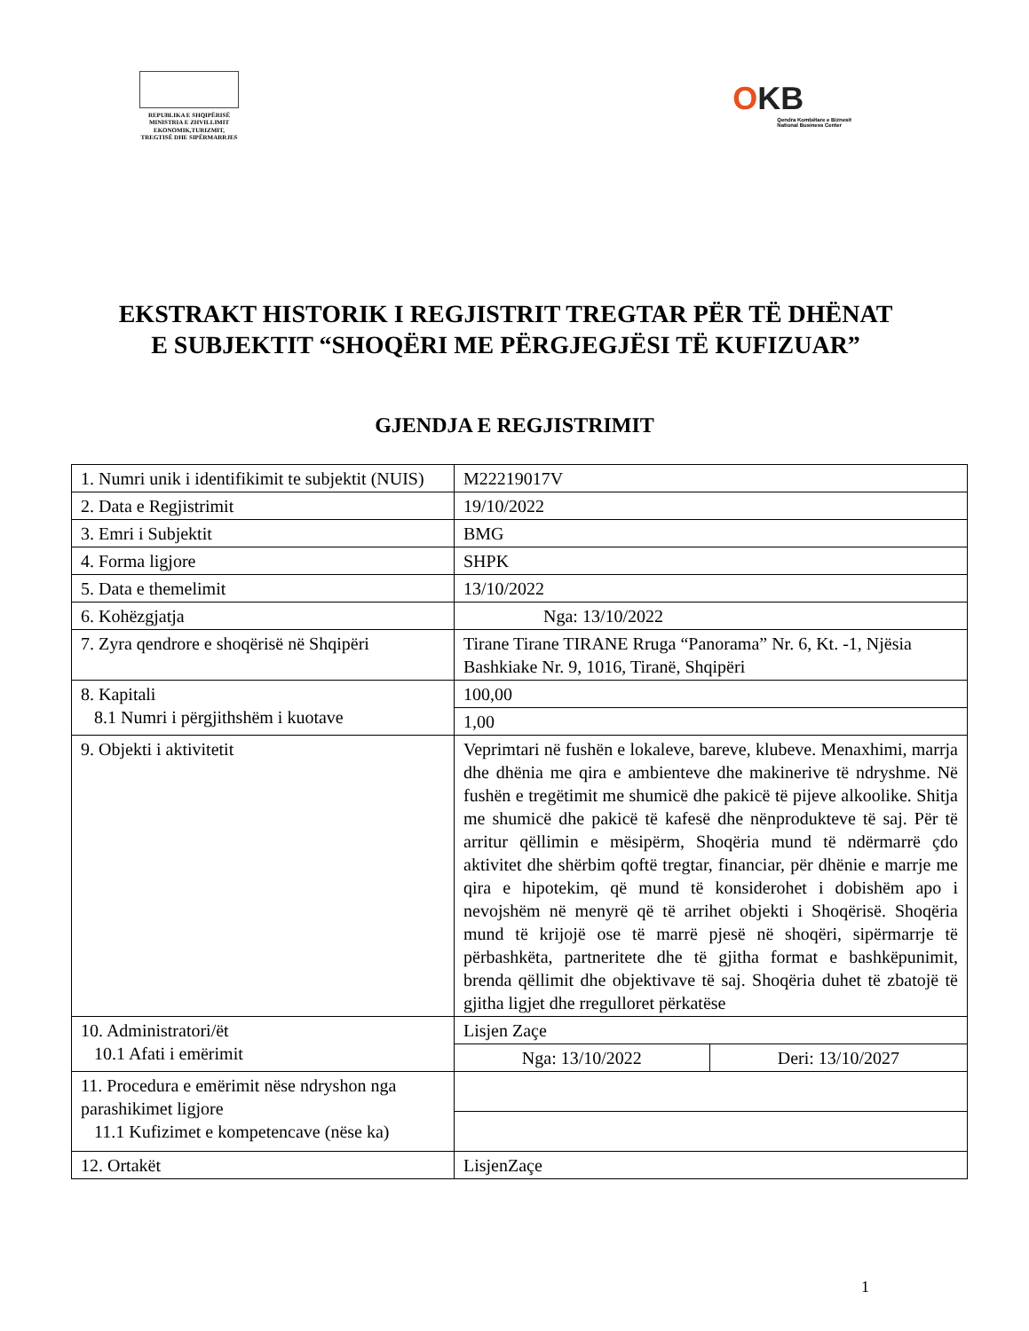REPUBLIKA E SHQIPËRISË
MINISTRIA E ZHVILLIMIT
EKONOMIK,TURIZMIT,
TREGTISË DHE SIPËRMARRJES
OKB
Qendra Kombëtare e Biznesit
National Business Center
EKSTRAKT HISTORIK I REGJISTRIT TREGTAR PËR TË DHËNAT E SUBJEKTIT “SHOQËRI ME PËRGJEGJËSI TË KUFIZUAR”
GJENDJA E REGJISTRIMIT
| 1. Numri unik i identifikimit te subjektit (NUIS) | M22219017V | |
| 2. Data e Regjistrimit | 19/10/2022 | |
| 3. Emri i Subjektit | BMG | |
| 4. Forma ligjore | SHPK | |
| 5. Data e themelimit | 13/10/2022 | |
| 6. Kohëzgjatja | Nga: 13/10/2022 | |
| 7. Zyra qendrore e shoqërisë në Shqipëri | Tirane Tirane TIRANE Rruga “Panorama” Nr. 6, Kt. -1, Njësia Bashkiake Nr. 9, 1016, Tiranë, Shqipëri | |
| 8. Kapitali 8.1 Numri i përgjithshëm i kuotave | 100,00 | |
| | 1,00 | |
| 9. Objekti i aktivitetit | Veprimtari në fushën e lokaleve, bareve, klubeve. Menaxhimi, marrja dhe dhënia me qira e ambienteve dhe makinerive të ndryshme. Në fushën e tregëtimit me shumicë dhe pakicë të pijeve alkoolike. Shitja me shumicë dhe pakicë të kafesë dhe nënprodukteve të saj. Për të arritur qëllimin e mësipërm, Shoqëria mund të ndërmarrë çdo aktivitet dhe shërbim qoftë tregtar, financiar, për dhënie e marrje me qira e hipotekim, që mund të konsiderohet i dobishëm apo i nevojshëm në menyrë që të arrihet objekti i Shoqërisë. Shoqëria mund të krijojë ose të marrë pjesë në shoqëri, sipërmarrje të përbashkëta, partneritete dhe të gjitha format e bashkëpunimit, brenda qëllimit dhe objektivave të saj. Shoqëria duhet të zbatojë të gjitha ligjet dhe rregulloret përkatëse | |
| 10. Administratori/ët 10.1 Afati i emërimit | Lisjen Zaçe | |
| | Nga: 13/10/2022 | Deri: 13/10/2027 |
| 11. Procedura e emërimit nëse ndryshon nga parashikimet ligjore 11.1 Kufizimet e kompetencave (nëse ka) | | |
| 12. Ortakët | LisjenZaçe | |
1